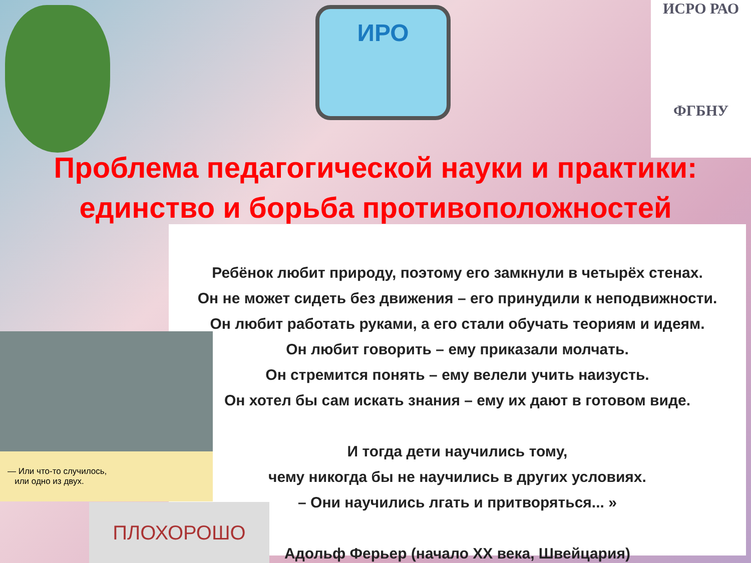ИРО
ИСРО РАО
ФГБНУ
Проблема педагогической науки и практики:
единство и борьба противоположностей
Ребёнок любит природу, поэтому его замкнули в четырёх стенах.
Он не может сидеть без движения – его принудили к неподвижности.
Он любит работать руками, а его стали обучать теориям и идеям.
Он любит говорить – ему приказали молчать.
Он стремится понять – ему велели учить наизусть.
Он хотел бы сам искать знания – ему их дают в готовом виде.
И тогда дети научились тому,
чему никогда бы не научились в других условиях.
– Они научились лгать и притворяться... »
Адольф Ферьер (начало XX века, Швейцария)
— Или что-то случилось,
или одно из двух.
ПЛОХОРОШО